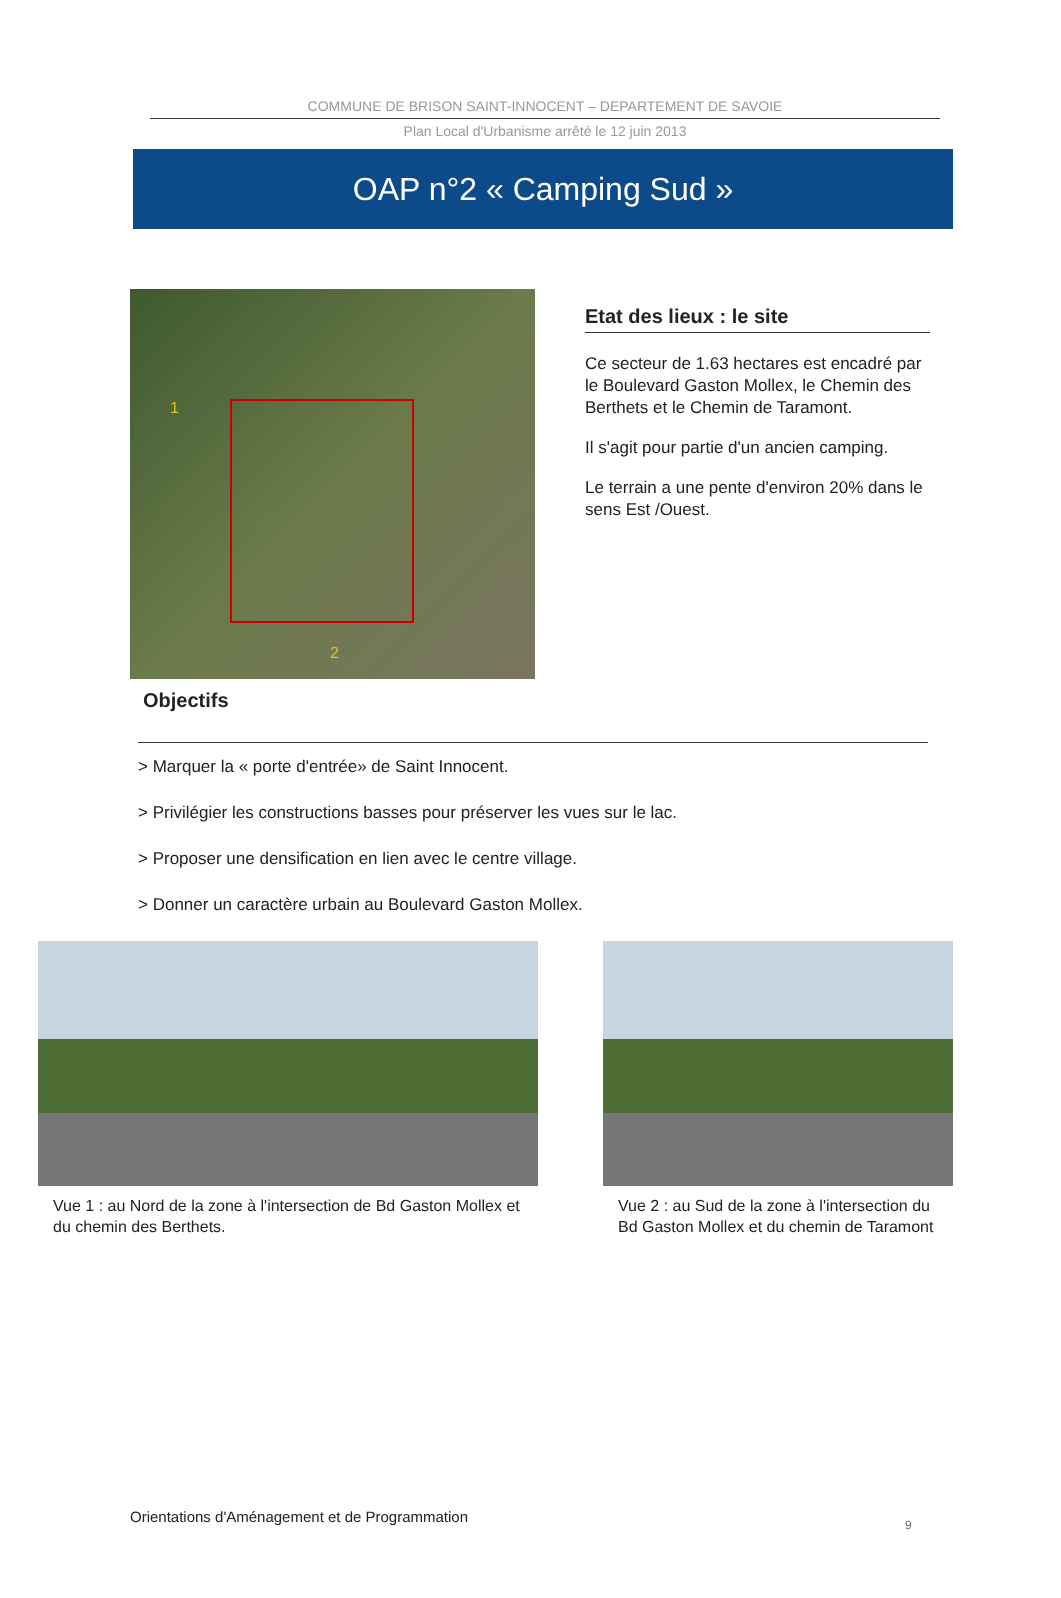COMMUNE DE BRISON SAINT-INNOCENT – DEPARTEMENT DE SAVOIE
Plan Local d'Urbanisme arrêté le 12 juin 2013
OAP n°2 « Camping Sud »
1
2
Etat des lieux : le site
Ce secteur de 1.63 hectares est encadré par le Boulevard Gaston Mollex, le Chemin des Berthets et le Chemin de Taramont.
Il s'agit pour partie d'un ancien camping.
Le terrain a une pente d'environ 20% dans le sens Est /Ouest.
Objectifs
> Marquer la « porte d'entrée» de Saint Innocent.
> Privilégier les constructions basses pour préserver les vues sur le lac.
> Proposer une densification en lien avec le centre village.
> Donner un caractère urbain au Boulevard Gaston Mollex.
Vue 1 : au Nord de la zone à l'intersection de Bd Gaston Mollex et du chemin des Berthets.
Vue 2 : au Sud de la zone à l'intersection du Bd Gaston Mollex et du chemin de Taramont
Orientations d'Aménagement et de Programmation
9